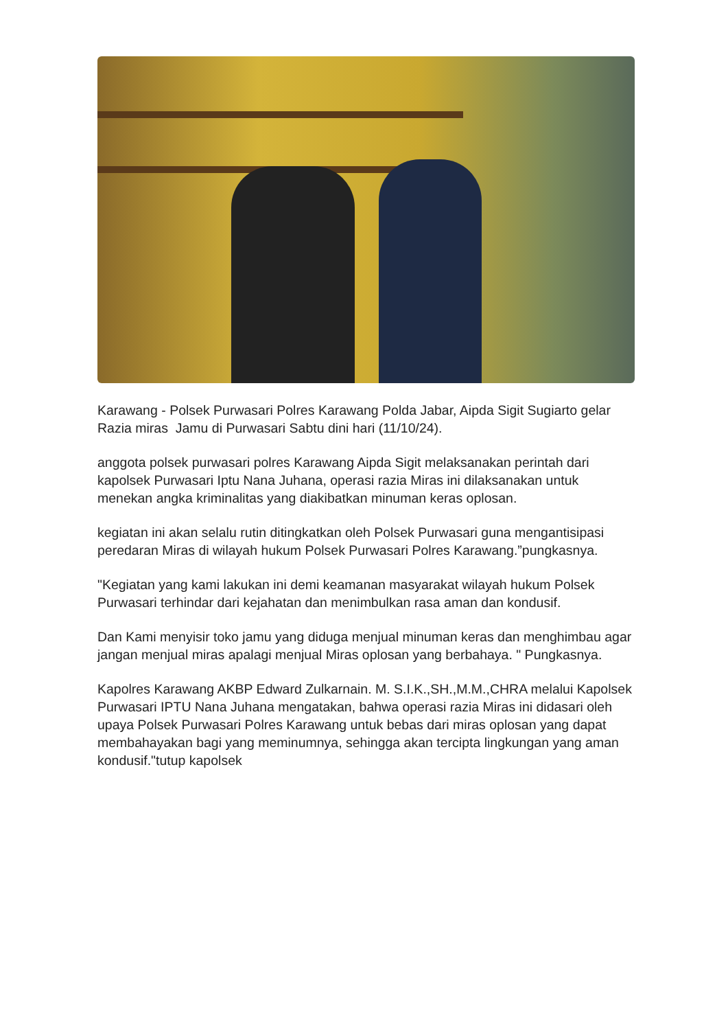Karawang - Polsek Purwasari Polres Karawang Polda Jabar, Aipda Sigit Sugiarto gelar Razia miras Jamu di Purwasari Sabtu dini hari (11/10/24).
anggota polsek purwasari polres Karawang Aipda Sigit melaksanakan perintah dari kapolsek Purwasari Iptu Nana Juhana, operasi razia Miras ini dilaksanakan untuk menekan angka kriminalitas yang diakibatkan minuman keras oplosan.
kegiatan ini akan selalu rutin ditingkatkan oleh Polsek Purwasari guna mengantisipasi peredaran Miras di wilayah hukum Polsek Purwasari Polres Karawang.”pungkasnya.
"Kegiatan yang kami lakukan ini demi keamanan masyarakat wilayah hukum Polsek Purwasari terhindar dari kejahatan dan menimbulkan rasa aman dan kondusif.
Dan Kami menyisir toko jamu yang diduga menjual minuman keras dan menghimbau agar jangan menjual miras apalagi menjual Miras oplosan yang berbahaya. " Pungkasnya.
Kapolres Karawang AKBP Edward Zulkarnain. M. S.I.K.,SH.,M.M.,CHRA melalui Kapolsek Purwasari IPTU Nana Juhana mengatakan, bahwa operasi razia Miras ini didasari oleh upaya Polsek Purwasari Polres Karawang untuk bebas dari miras oplosan yang dapat membahayakan bagi yang meminumnya, sehingga akan tercipta lingkungan yang aman kondusif."tutup kapolsek